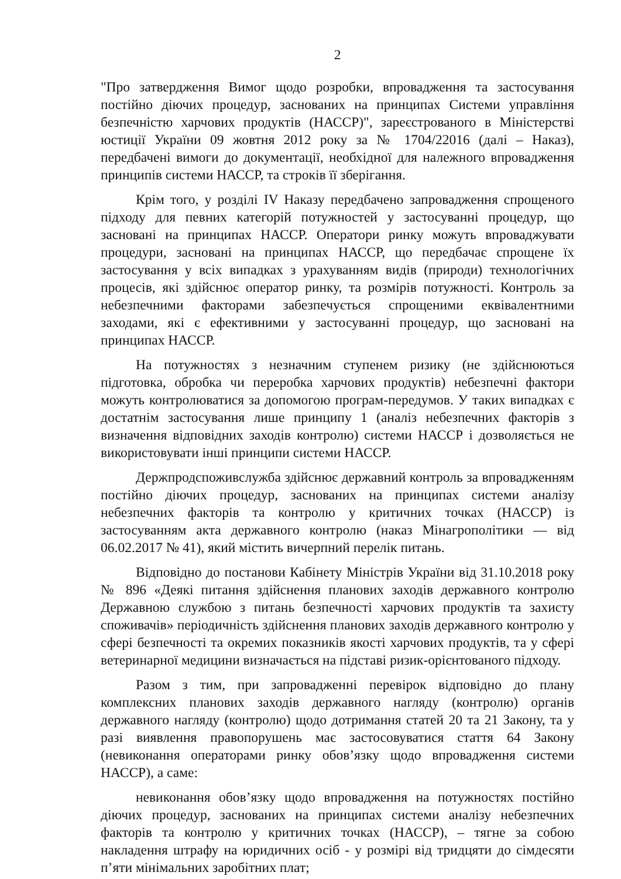2
"Про затвердження Вимог щодо розробки, впровадження та застосування постійно діючих процедур, заснованих на принципах Системи управління безпечністю харчових продуктів (НАССР)", зареєстрованого в Міністерстві юстиції України 09 жовтня 2012 року за № 1704/22016 (далі – Наказ), передбачені вимоги до документації, необхідної для належного впровадження принципів системи НАССР, та строків її зберігання.
Крім того, у розділі IV Наказу передбачено запровадження спрощеного підходу для певних категорій потужностей у застосуванні процедур, що засновані на принципах НАССР. Оператори ринку можуть впроваджувати процедури, засновані на принципах НАССР, що передбачає спрощене їх застосування у всіх випадках з урахуванням видів (природи) технологічних процесів, які здійснює оператор ринку, та розмірів потужності. Контроль за небезпечними факторами забезпечується спрощеними еквівалентними заходами, які є ефективними у застосуванні процедур, що засновані на принципах НАССР.
На потужностях з незначним ступенем ризику (не здійснюються підготовка, обробка чи переробка харчових продуктів) небезпечні фактори можуть контролюватися за допомогою програм-передумов. У таких випадках є достатнім застосування лише принципу 1 (аналіз небезпечних факторів з визначення відповідних заходів контролю) системи НАССР і дозволяється не використовувати інші принципи системи НАССР.
Держпродспоживслужба здійснює державний контроль за впровадженням постійно діючих процедур, заснованих на принципах системи аналізу небезпечних факторів та контролю у критичних точках (НАССР) із застосуванням акта державного контролю (наказ Мінагрополітики — від 06.02.2017 № 41), який містить вичерпний перелік питань.
Відповідно до постанови Кабінету Міністрів України від 31.10.2018 року № 896 «Деякі питання здійснення планових заходів державного контролю Державною службою з питань безпечності харчових продуктів та захисту споживачів» періодичність здійснення планових заходів державного контролю у сфері безпечності та окремих показників якості харчових продуктів, та у сфері ветеринарної медицини визначається на підставі ризик-орієнтованого підходу.
Разом з тим, при запровадженні перевірок відповідно до плану комплексних планових заходів державного нагляду (контролю) органів державного нагляду (контролю) щодо дотримання статей 20 та 21 Закону, та у разі виявлення правопорушень має застосовуватися стаття 64 Закону (невиконання операторами ринку обов’язку щодо впровадження системи НАССР), а саме:
невиконання обов’язку щодо впровадження на потужностях постійно діючих процедур, заснованих на принципах системи аналізу небезпечних факторів та контролю у критичних точках (НАССР), – тягне за собою накладення штрафу на юридичних осіб - у розмірі від тридцяти до сімдесяти п’яти мінімальних заробітних плат;